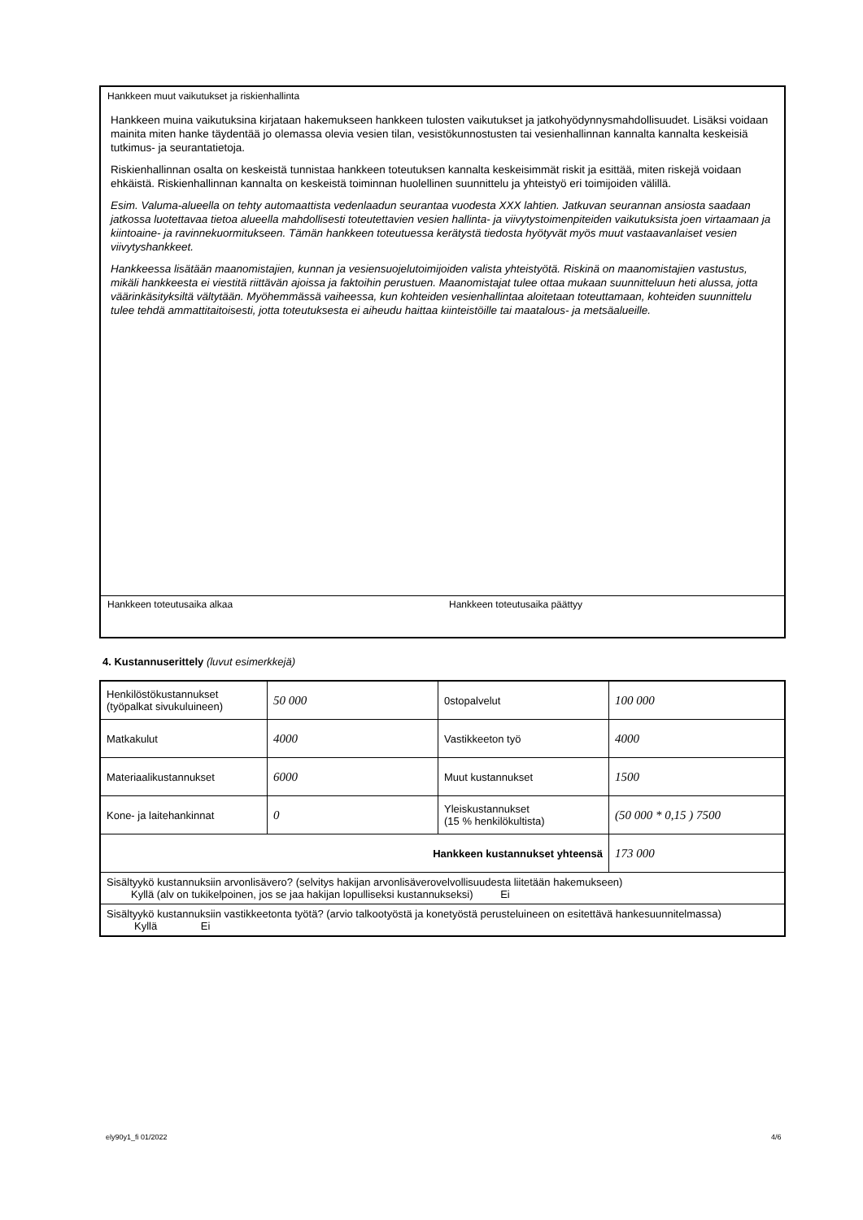Hankkeen muut vaikutukset ja riskienhallinta
Hankkeen muina vaikutuksina kirjataan hakemukseen hankkeen tulosten vaikutukset ja jatkohyödynnysmahdollisuudet. Lisäksi voidaan mainita miten hanke täydentää jo olemassa olevia vesien tilan, vesistökunnostusten tai vesienhallinnan kannalta kannalta keskeisiä tutkimus- ja seurantatietoja.
Riskienhallinnan osalta on keskeistä tunnistaa hankkeen toteutuksen kannalta keskeisimmät riskit ja esittää, miten riskejä voidaan ehkäistä. Riskienhallinnan kannalta on keskeistä toiminnan huolellinen suunnittelu ja yhteistyö eri toimijoiden välillä.
Esim. Valuma-alueella on tehty automaattista vedenlaadun seurantaa vuodesta XXX lahtien. Jatkuvan seurannan ansiosta saadaan jatkossa luotettavaa tietoa alueella mahdollisesti toteutettavien vesien hallinta- ja viivytystoimenpiteiden vaikutuksista joen virtaamaan ja kiintoaine- ja ravinnekuormitukseen. Tämän hankkeen toteutuessa kerätystä tiedosta hyötyvät myös muut vastaavanlaiset vesien viivytyshankkeet.
Hankkeessa lisätään maanomistajien, kunnan ja vesiensuojelutoimijoiden valista yhteistyötä. Riskinä on maanomistajien vastustus, mikäli hankkeesta ei viestitä riittävän ajoissa ja faktoihin perustuen. Maanomistajat tulee ottaa mukaan suunnitteluun heti alussa, jotta väärinkäsityksiltä vältytään. Myöhemmässä vaiheessa, kun kohteiden vesienhallintaa aloitetaan toteuttamaan, kohteiden suunnittelu tulee tehdä ammattitaitoisesti, jotta toteutuksesta ei aiheudu haittaa kiinteistöille tai maatalous- ja metsäalueille.
Hankkeen toteutusaika alkaa Hankkeen toteutusaika päättyy
4. Kustannuserittely (luvut esimerkkejä)
| Henkilöstökustannukset (työpalkat sivukuluineen) | 50 000 | 0stopalvelut | 100 000 |
| Matkakulut | 4000 | Vastikkeeton työ | 4000 |
| Materiaalikustannukset | 6000 | Muut kustannukset | 1500 |
| Kone- ja laitehankinnat | 0 | Yleiskustannukset (15 % henkilökultista) | (50 000 * 0,15 ) 7500 |
| Hankkeen kustannukset yhteensä | | | 173 000 |
| Sisältyykö kustannuksiin arvonlisävero? (selvitys hakijan arvonlisäverovelvollisuudesta liitetään hakemukseen) Kyllä (alv on tukikelpoinen, jos se jaa hakijan lopulliseksi kustannukseksi) Ei | | | |
| Sisältyykö kustannuksiin vastikkeetonta työtä? (arvio talkootyöstä ja konetyöstä perusteluineen on esitettävä hankesuunnitelmassa) Kyllä Ei | | | |
ely90y1_fi 01/2022 4/6